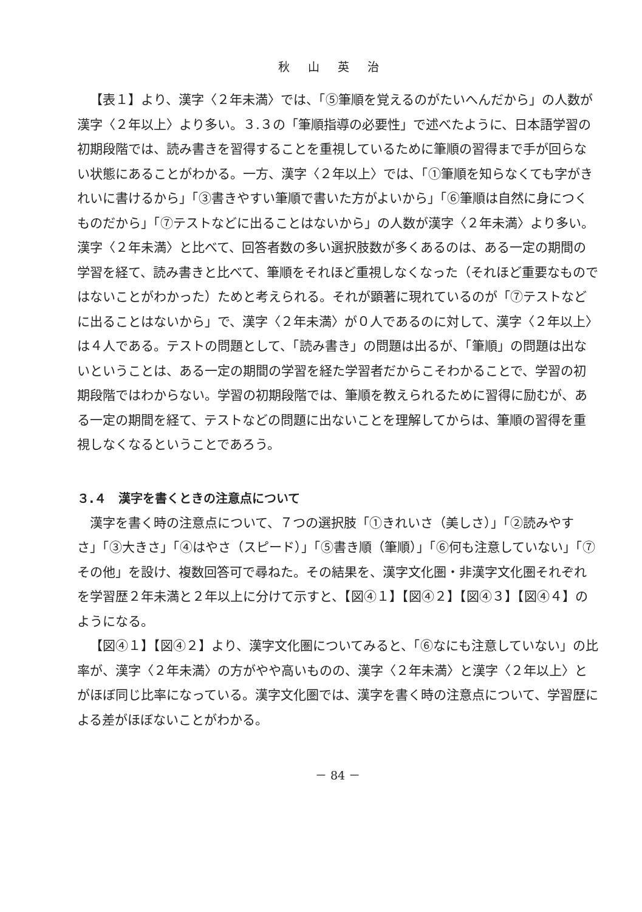秋山英治
【表１】より、漢字〈２年未満〉では、「⑤筆順を覚えるのがたいへんだから」の人数が漢字〈２年以上〉より多い。３.３の「筆順指導の必要性」で述べたように、日本語学習の初期段階では、読み書きを習得することを重視しているために筆順の習得まで手が回らない状態にあることがわかる。一方、漢字〈２年以上〉では、「①筆順を知らなくても字がきれいに書けるから」「③書きやすい筆順で書いた方がよいから」「⑥筆順は自然に身につくものだから」「⑦テストなどに出ることはないから」の人数が漢字〈２年未満〉より多い。漢字〈２年未満〉と比べて、回答者数の多い選択肢数が多くあるのは、ある一定の期間の学習を経て、読み書きと比べて、筆順をそれほど重視しなくなった（それほど重要なものではないことがわかった）ためと考えられる。それが顕著に現れているのが「⑦テストなどに出ることはないから」で、漢字〈２年未満〉が０人であるのに対して、漢字〈２年以上〉は４人である。テストの問題として、「読み書き」の問題は出るが、「筆順」の問題は出ないということは、ある一定の期間の学習を経た学習者だからこそわかることで、学習の初期段階ではわからない。学習の初期段階では、筆順を教えられるために習得に励むが、ある一定の期間を経て、テストなどの問題に出ないことを理解してからは、筆順の習得を重視しなくなるということであろう。
３.４　漢字を書くときの注意点について
漢字を書く時の注意点について、７つの選択肢「①きれいさ（美しさ）」「②読みやすさ」「③大きさ」「④はやさ（スピード）」「⑤書き順（筆順）」「⑥何も注意していない」「⑦その他」を設け、複数回答可で尋ねた。その結果を、漢字文化圏・非漢字文化圏それぞれを学習歴２年未満と２年以上に分けて示すと、【図④１】【図④２】【図④３】【図④４】のようになる。
【図④１】【図④２】より、漢字文化圏についてみると、「⑥なにも注意していない」の比率が、漢字〈２年未満〉の方がやや高いものの、漢字〈２年未満〉と漢字〈２年以上〉とがほぼ同じ比率になっている。漢字文化圏では、漢字を書く時の注意点について、学習歴による差がほぼないことがわかる。
－ 84 －